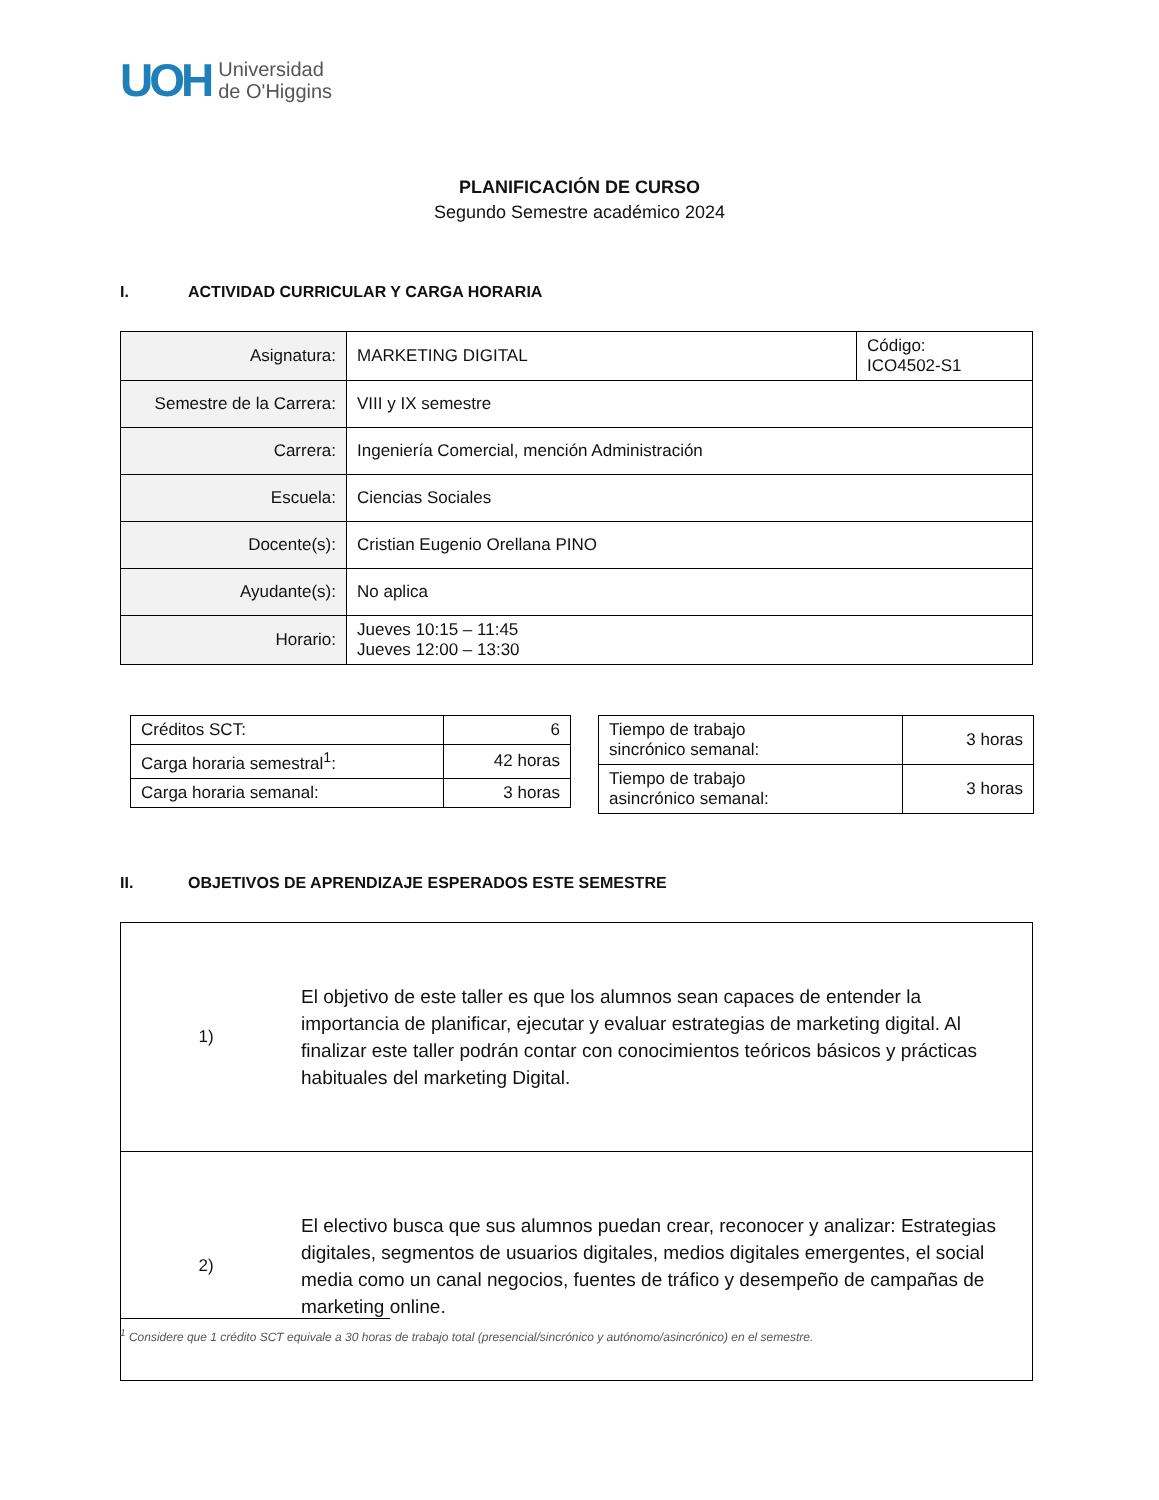UOH
Universidad
de O'Higgins
PLANIFICACIÓN DE CURSO
Segundo Semestre académico 2024
I. ACTIVIDAD CURRICULAR Y CARGA HORARIA
| Asignatura: | MARKETING DIGITAL | Código: ICO4502-S1 |
| Semestre de la Carrera: | VIII y IX semestre | |
| Carrera: | Ingeniería Comercial, mención Administración | |
| Escuela: | Ciencias Sociales | |
| Docente(s): | Cristian Eugenio Orellana PINO | |
| Ayudante(s): | No aplica | |
| Horario: | Jueves 10:15 – 11:45 Jueves 12:00 – 13:30 | |
| Créditos SCT: | 6 |
| Carga horaria semestral<sup>1</sup>: | 42 horas |
| Carga horaria semanal: | 3 horas |
| Tiempo de trabajo sincrónico semanal: | 3 horas |
| Tiempo de trabajo asincrónico semanal: | 3 horas |
II. OBJETIVOS DE APRENDIZAJE ESPERADOS ESTE SEMESTRE
| 1) | El objetivo de este taller es que los alumnos sean capaces de entender la importancia de planificar, ejecutar y evaluar estrategias de marketing digital. Al finalizar este taller podrán contar con conocimientos teóricos básicos y prácticas habituales del marketing Digital. |
| 2) | El electivo busca que sus alumnos puedan crear, reconocer y analizar: Estrategias digitales, segmentos de usuarios digitales, medios digitales emergentes, el social media como un canal negocios, fuentes de tráfico y desempeño de campañas de marketing online. |
<sup>1</sup> Considere que 1 crédito SCT equivale a 30 horas de trabajo total (presencial/sincrónico y autónomo/asincrónico) en el semestre.